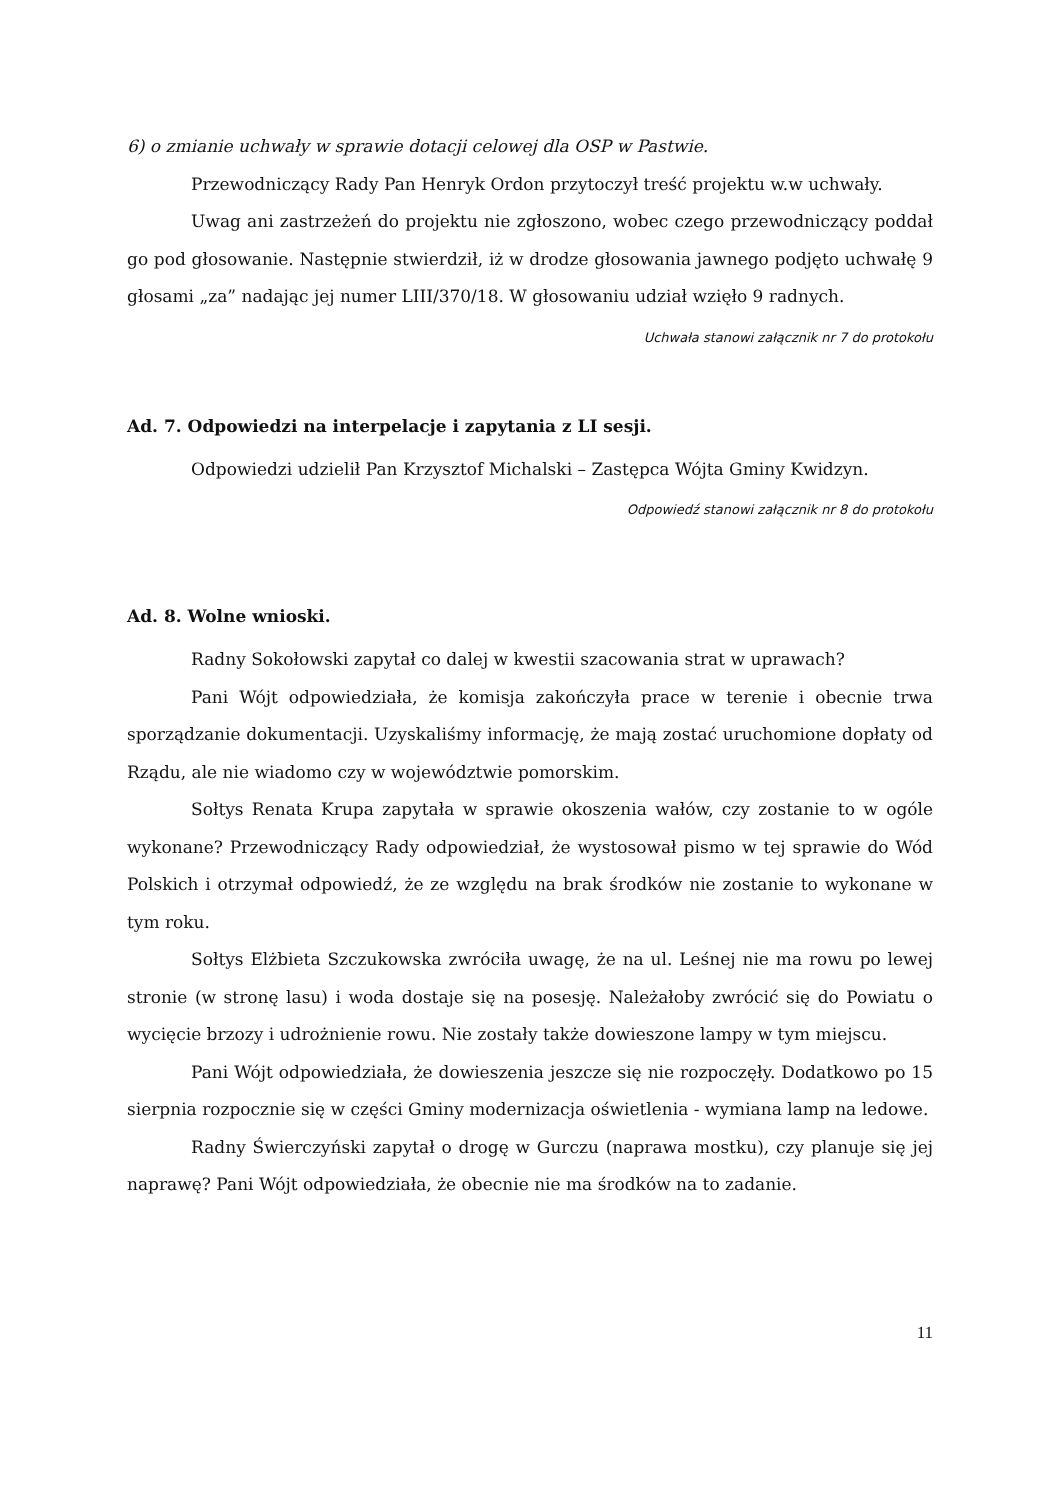6) o zmianie uchwały w sprawie dotacji celowej dla OSP w Pastwie.
Przewodniczący Rady Pan Henryk Ordon przytoczył treść projektu w.w uchwały.
Uwag ani zastrzeżeń do projektu nie zgłoszono, wobec czego przewodniczący poddał go pod głosowanie. Następnie stwierdził, iż w drodze głosowania jawnego podjęto uchwałę 9 głosami „za” nadając jej numer LIII/370/18. W głosowaniu udział wzięło 9 radnych.
Uchwała stanowi załącznik nr 7 do protokołu
Ad. 7. Odpowiedzi na interpelacje i zapytania z LI sesji.
Odpowiedzi udzielił Pan Krzysztof Michalski – Zastępca Wójta Gminy Kwidzyn.
Odpowiedź stanowi załącznik nr 8 do protokołu
Ad. 8. Wolne wnioski.
Radny Sokołowski zapytał co dalej w kwestii szacowania strat w uprawach?
Pani Wójt odpowiedziała, że komisja zakończyła prace w terenie i obecnie trwa sporządzanie dokumentacji. Uzyskaliśmy informację, że mają zostać uruchomione dopłaty od Rządu, ale nie wiadomo czy w województwie pomorskim.
Sołtys Renata Krupa zapytała w sprawie okoszenia wałów, czy zostanie to w ogóle wykonane? Przewodniczący Rady odpowiedział, że wystosował pismo w tej sprawie do Wód Polskich i otrzymał odpowiedź, że ze względu na brak środków nie zostanie to wykonane w tym roku.
Sołtys Elżbieta Szczukowska zwróciła uwagę, że na ul. Leśnej nie ma rowu po lewej stronie (w stronę lasu) i woda dostaje się na posesję. Należałoby zwrócić się do Powiatu o wycięcie brzozy i udrożnienie rowu. Nie zostały także dowieszone lampy w tym miejscu.
Pani Wójt odpowiedziała, że dowieszenia jeszcze się nie rozpoczęły. Dodatkowo po 15 sierpnia rozpocznie się w części Gminy modernizacja oświetlenia - wymiana lamp na ledowe.
Radny Świerczyński zapytał o drogę w Gurczu (naprawa mostku), czy planuje się jej naprawę? Pani Wójt odpowiedziała, że obecnie nie ma środków na to zadanie.
11